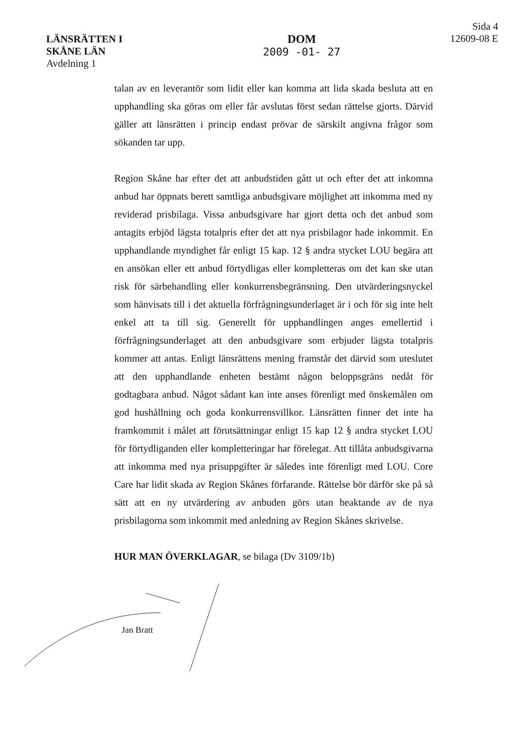LÄNSRÄTTEN I
SKÅNE LÄN
Avdelning 1
DOM
2009 -01- 27
Sida 4
12609-08 E
talan av en leverantör som lidit eller kan komma att lida skada besluta att en upphandling ska göras om eller får avslutas först sedan rättelse gjorts. Därvid gäller att länsrätten i princip endast prövar de särskilt angivna frågor som sökanden tar upp.
Region Skåne har efter det att anbudstiden gått ut och efter det att inkomna anbud har öppnats berett samtliga anbudsgivare möjlighet att inkomma med ny reviderad prisbilaga. Vissa anbudsgivare har gjort detta och det anbud som antagits erbjöd lägsta totalpris efter det att nya prisbilagor hade inkommit. En upphandlande myndighet får enligt 15 kap. 12 § andra stycket LOU begära att en ansökan eller ett anbud förtydligas eller kompletteras om det kan ske utan risk för särbehandling eller konkurrensbegränsning. Den utvärderingsnyckel som hänvisats till i det aktuella förfrågningsunderlaget är i och för sig inte helt enkel att ta till sig. Generellt för upphandlingen anges emellertid i förfrågningsunderlaget att den anbudsgivare som erbjuder lägsta totalpris kommer att antas. Enligt länsrättens mening framstår det därvid som uteslutet att den upphandlande enheten bestämt någon beloppsgräns nedåt för godtagbara anbud. Något sådant kan inte anses förenligt med önskemålen om god hushållning och goda konkurrensvillkor. Länsrätten finner det inte ha framkommit i målet att förutsättningar enligt 15 kap 12 § andra stycket LOU för förtydliganden eller kompletteringar har förelegat. Att tillåta anbudsgivarna att inkomma med nya prisuppgifter är således inte förenligt med LOU. Core Care har lidit skada av Region Skånes förfarande. Rättelse bör därför ske på så sätt att en ny utvärdering av anbuden görs utan beaktande av de nya prisbilagorna som inkommit med anledning av Region Skånes skrivelse.
HUR MAN ÖVERKLAGAR, se bilaga (Dv 3109/1b)
Jan Bratt